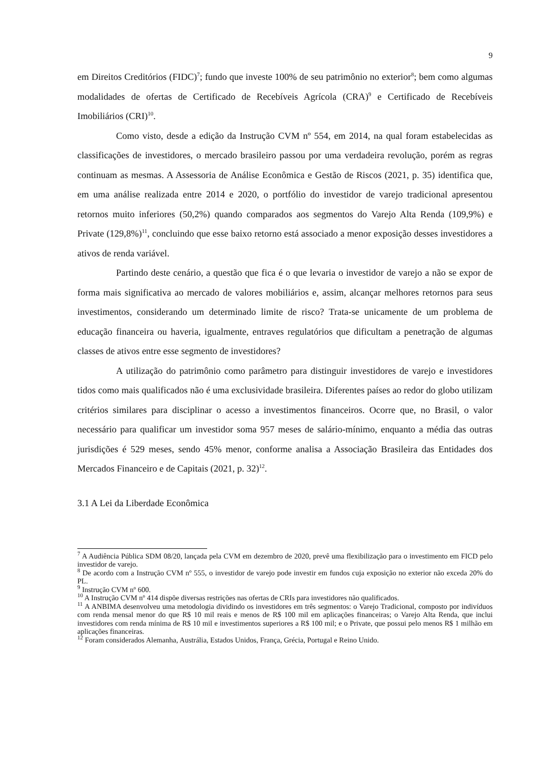9
em Direitos Creditórios (FIDC)<sup>7</sup>; fundo que investe 100% de seu patrimônio no exterior<sup>8</sup>; bem como algumas modalidades de ofertas de Certificado de Recebíveis Agrícola (CRA)<sup>9</sup> e Certificado de Recebíveis Imobiliários (CRI)<sup>10</sup>.
Como visto, desde a edição da Instrução CVM nº 554, em 2014, na qual foram estabelecidas as classificações de investidores, o mercado brasileiro passou por uma verdadeira revolução, porém as regras continuam as mesmas. A Assessoria de Análise Econômica e Gestão de Riscos (2021, p. 35) identifica que, em uma análise realizada entre 2014 e 2020, o portfólio do investidor de varejo tradicional apresentou retornos muito inferiores (50,2%) quando comparados aos segmentos do Varejo Alta Renda (109,9%) e Private (129,8%)<sup>11</sup>, concluindo que esse baixo retorno está associado a menor exposição desses investidores a ativos de renda variável.
Partindo deste cenário, a questão que fica é o que levaria o investidor de varejo a não se expor de forma mais significativa ao mercado de valores mobiliários e, assim, alcançar melhores retornos para seus investimentos, considerando um determinado limite de risco? Trata-se unicamente de um problema de educação financeira ou haveria, igualmente, entraves regulatórios que dificultam a penetração de algumas classes de ativos entre esse segmento de investidores?
A utilização do patrimônio como parâmetro para distinguir investidores de varejo e investidores tidos como mais qualificados não é uma exclusividade brasileira. Diferentes países ao redor do globo utilizam critérios similares para disciplinar o acesso a investimentos financeiros. Ocorre que, no Brasil, o valor necessário para qualificar um investidor soma 957 meses de salário-mínimo, enquanto a média das outras jurisdições é 529 meses, sendo 45% menor, conforme analisa a Associação Brasileira das Entidades dos Mercados Financeiro e de Capitais (2021, p. 32)<sup>12</sup>.
3.1 A Lei da Liberdade Econômica
<sup>7</sup> A Audiência Pública SDM 08/20, lançada pela CVM em dezembro de 2020, prevê uma flexibilização para o investimento em FICD pelo investidor de varejo.
<sup>8</sup> De acordo com a Instrução CVM nº 555, o investidor de varejo pode investir em fundos cuja exposição no exterior não exceda 20% do PL.
<sup>9</sup> Instrução CVM nº 600.
<sup>10</sup> A Instrução CVM nº 414 dispõe diversas restrições nas ofertas de CRIs para investidores não qualificados.
<sup>11</sup> A ANBIMA desenvolveu uma metodologia dividindo os investidores em três segmentos: o Varejo Tradicional, composto por indivíduos com renda mensal menor do que R$ 10 mil reais e menos de R$ 100 mil em aplicações financeiras; o Varejo Alta Renda, que inclui investidores com renda mínima de R$ 10 mil e investimentos superiores a R$ 100 mil; e o Private, que possui pelo menos R$ 1 milhão em aplicações financeiras.
<sup>12</sup> Foram considerados Alemanha, Austrália, Estados Unidos, França, Grécia, Portugal e Reino Unido.